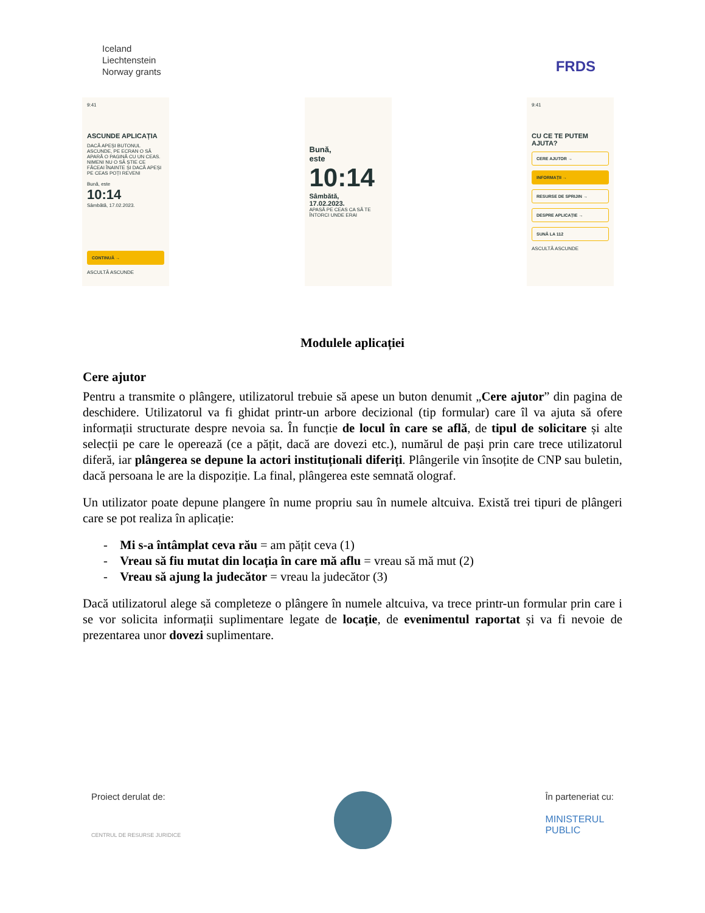Iceland
Liechtenstein
Norway grants
FRDS
9:41
ASCUNDE APLICAȚIA
DACĂ APEȘI BUTONUL ASCUNDE, PE ECRAN O SĂ APARĂ O PAGINĂ CU UN CEAS. NIMENI NU O SĂ ȘTIE CE FĂCEAI ÎNAINTE ȘI DACĂ APEȘI PE CEAS POȚI REVENI
Bună, este
10:14
Sâmbătă, 17.02.2023.
CONTINUĂ →
ASCULTĂ ASCUNDE
Bună,
este
10:14
Sâmbătă,
17.02.2023.
APASĂ PE CEAS CA SĂ TE ÎNTORCI UNDE ERAI
9:41
CU CE TE PUTEM AJUTA?
CERE AJUTOR →
INFORMAȚII →
RESURSE DE SPRIJIN →
DESPRE APLICAȚIE →
SUNĂ LA 112
ASCULTĂ ASCUNDE
Modulele aplicației
Cere ajutor
Pentru a transmite o plângere, utilizatorul trebuie să apese un buton denumit „Cere ajutor” din pagina de deschidere. Utilizatorul va fi ghidat printr-un arbore decizional (tip formular) care îl va ajuta să ofere informații structurate despre nevoia sa. În funcție de locul în care se află, de tipul de solicitare și alte selecții pe care le operează (ce a pățit, dacă are dovezi etc.), numărul de pași prin care trece utilizatorul diferă, iar plângerea se depune la actori instituționali diferiți. Plângerile vin însoțite de CNP sau buletin, dacă persoana le are la dispoziție. La final, plângerea este semnată olograf.
Un utilizator poate depune plangere în nume propriu sau în numele altcuiva. Există trei tipuri de plângeri care se pot realiza în aplicație:
- Mi s-a întâmplat ceva rău = am pățit ceva (1)
- Vreau să fiu mutat din locația în care mă aflu = vreau să mă mut (2)
- Vreau să ajung la judecător = vreau la judecător (3)
Dacă utilizatorul alege să completeze o plângere în numele altcuiva, va trece printr-un formular prin care i se vor solicita informații suplimentare legate de locație, de evenimentul raportat și va fi nevoie de prezentarea unor dovezi suplimentare.
Proiect derulat de:
CENTRUL DE RESURSE JURIDICE
În parteneriat cu:
MINISTERUL
PUBLIC